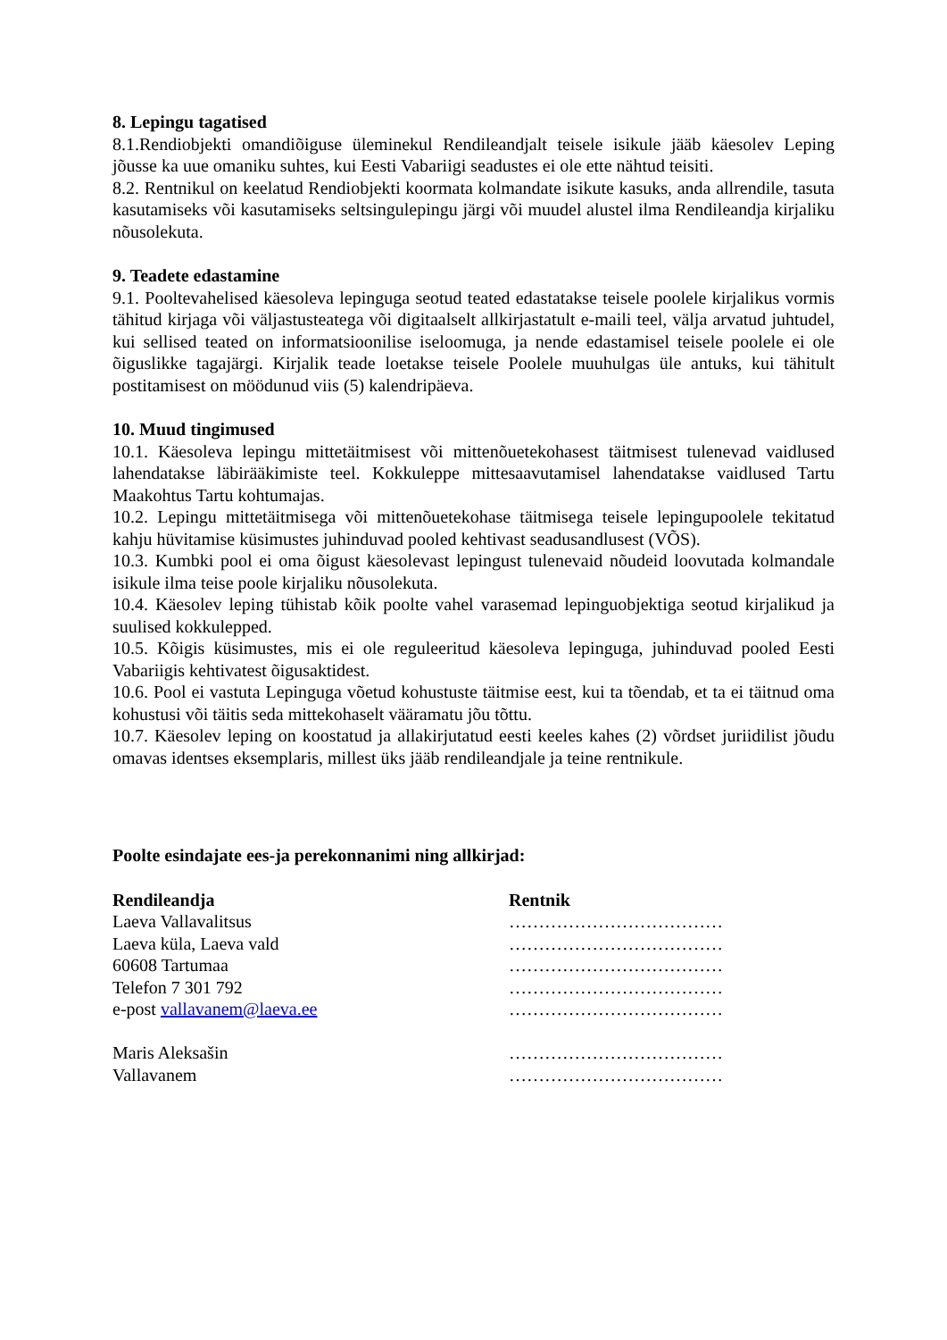8. Lepingu tagatised
8.1.Rendiobjekti omandiõiguse üleminekul Rendileandjalt teisele isikule jääb käesolev Leping jõusse ka uue omaniku suhtes, kui Eesti Vabariigi seadustes ei ole ette nähtud teisiti.
8.2. Rentnikul on keelatud Rendiobjekti koormata kolmandate isikute kasuks, anda allrendile, tasuta kasutamiseks või kasutamiseks seltsingulepingu järgi või muudel alustel ilma Rendileandja kirjaliku nõusolekuta.
9. Teadete edastamine
9.1. Pooltevahelised käesoleva lepinguga seotud teated edastatakse teisele poolele kirjalikus vormis tähitud kirjaga või väljastusteatega või digitaalselt allkirjastatult e-maili teel, välja arvatud juhtudel, kui sellised teated on informatsioonilise iseloomuga, ja nende edastamisel teisele poolele ei ole õiguslikke tagajärgi. Kirjalik teade loetakse teisele Poolele muuhulgas üle antuks, kui tähitult postitamisest on möödunud viis (5) kalendripäeva.
10. Muud tingimused
10.1. Käesoleva lepingu mittetäitmisest või mittenõuetekohasest täitmisest tulenevad vaidlused lahendatakse läbirääkimiste teel. Kokkuleppe mittesaavutamisel lahendatakse vaidlused Tartu Maakohtus Tartu kohtumajas.
10.2. Lepingu mittetäitmisega või mittenõuetekohase täitmisega teisele lepingupoolele tekitatud kahju hüvitamise küsimustes juhinduvad pooled kehtivast seadusandlusest (VÕS).
10.3. Kumbki pool ei oma õigust käesolevast lepingust tulenevaid nõudeid loovutada kolmandale isikule ilma teise poole kirjaliku nõusolekuta.
10.4. Käesolev leping tühistab kõik poolte vahel varasemad lepinguobjektiga seotud kirjalikud ja suulised kokkulepped.
10.5. Kõigis küsimustes, mis ei ole reguleeritud käesoleva lepinguga, juhinduvad pooled Eesti Vabariigis kehtivatest õigusaktidest.
10.6. Pool ei vastuta Lepinguga võetud kohustuste täitmise eest, kui ta tõendab, et ta ei täitnud oma kohustusi või täitis seda mittekohaselt vääramatu jõu tõttu.
10.7. Käesolev leping on koostatud ja allakirjutatud eesti keeles kahes (2) võrdset juriidilist jõudu omavas identses eksemplaris, millest üks jääb rendileandjale ja teine rentnikule.
Poolte esindajate ees-ja perekonnanimi ning allkirjad:
Rendileandja
Laeva Vallavalitsus
Laeva küla, Laeva vald
60608 Tartumaa
Telefon 7 301 792
e-post vallavanem@laeva.ee
Maris Aleksašin
Vallavanem
Rentnik
………………………………
………………………………
………………………………
………………………………
………………………………
………………………………
………………………………